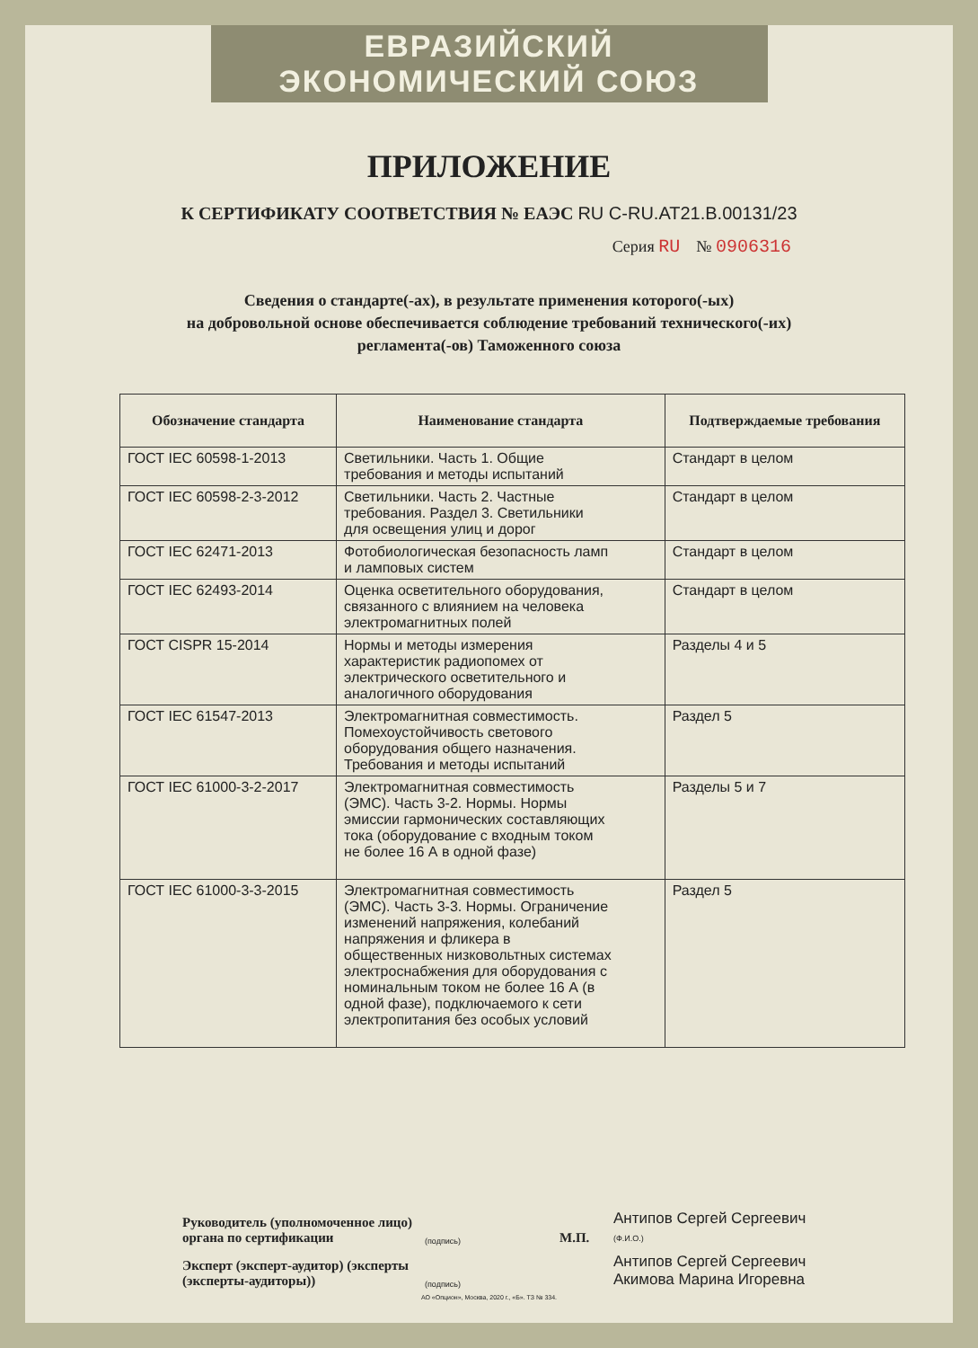ЕВРАЗИЙСКИЙ ЭКОНОМИЧЕСКИЙ СОЮЗ
ПРИЛОЖЕНИЕ
К СЕРТИФИКАТУ СООТВЕТСТВИЯ № ЕАЭС RU C-RU.AT21.B.00131/23
Серия RU № 0906316
Сведения о стандарте(-ах), в результате применения которого(-ых)
на добровольной основе обеспечивается соблюдение требований технического(-их)
регламента(-ов) Таможенного союза
| Обозначение стандарта | Наименование стандарта | Подтверждаемые требования |
| --- | --- | --- |
| ГОСТ IEC 60598-1-2013 | Светильники. Часть 1. Общие требования и методы испытаний | Стандарт в целом |
| ГОСТ IEC 60598-2-3-2012 | Светильники. Часть 2. Частные требования. Раздел 3. Светильники для освещения улиц и дорог | Стандарт в целом |
| ГОСТ IEC 62471-2013 | Фотобиологическая безопасность ламп и ламповых систем | Стандарт в целом |
| ГОСТ IEC 62493-2014 | Оценка осветительного оборудования, связанного с влиянием на человека электромагнитных полей | Стандарт в целом |
| ГОСТ CISPR 15-2014 | Нормы и методы измерения характеристик радиопомех от электрического осветительного и аналогичного оборудования | Разделы 4 и 5 |
| ГОСТ IEC 61547-2013 | Электромагнитная совместимость. Помехоустойчивость светового оборудования общего назначения. Требования и методы испытаний | Раздел 5 |
| ГОСТ IEC 61000-3-2-2017 | Электромагнитная совместимость (ЭМС). Часть 3-2. Нормы. Нормы эмиссии гармонических составляющих тока (оборудование с входным током не более 16 А в одной фазе) | Разделы 5 и 7 |
| ГОСТ IEC 61000-3-3-2015 | Электромагнитная совместимость (ЭМС). Часть 3-3. Нормы. Ограничение изменений напряжения, колебаний напряжения и фликера в общественных низковольтных системах электроснабжения для оборудования с номинальным током не более 16 А (в одной фазе), подключаемого к сети электропитания без особых условий | Раздел 5 |
Руководитель (уполномоченное лицо) органа по сертификации (подпись) М.П. Антипов Сергей Сергеевич
(Ф.И.О.)
Эксперт (эксперт-аудитор) (эксперты (эксперты-аудиторы)) (подпись) Антипов Сергей Сергеевич
Акимова Марина Игоревна
АО «Опцион», Москва, 2020 г., «Б». ТЗ № 334.